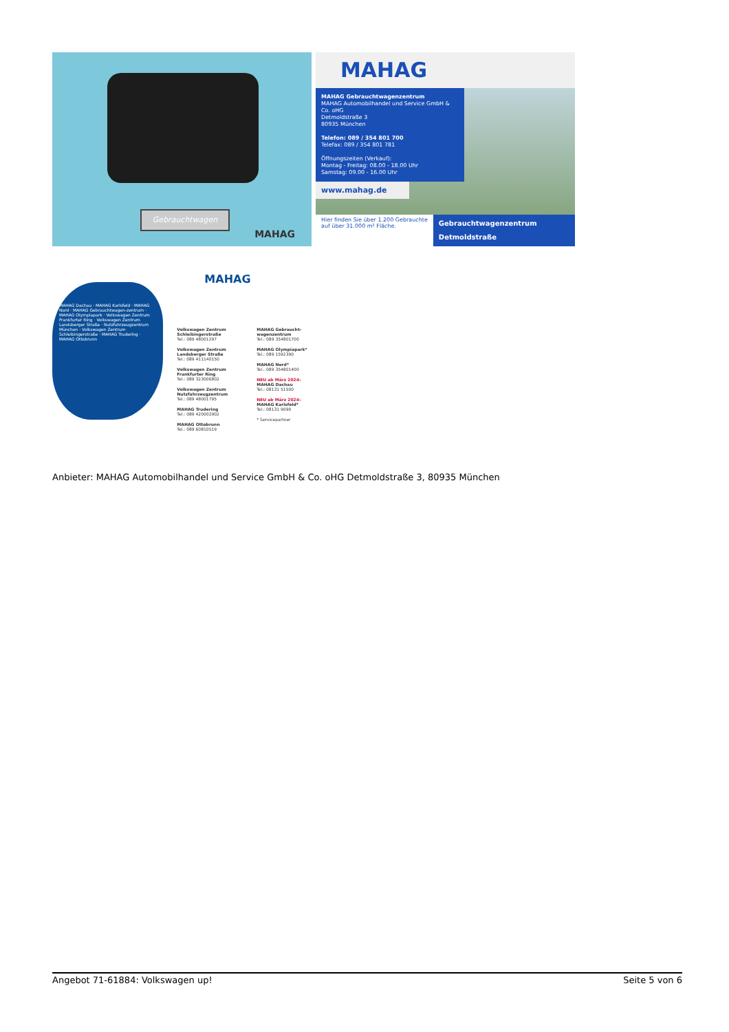Gebrauchtwagen
MAHAG
MAHAG
MAHAG Gebrauchtwagenzentrum
MAHAG Automobilhandel und Service GmbH & Co. oHG
Detmoldstraße 3
80935 München
Telefon: 089 / 354 801 700
Telefax: 089 / 354 801 781
Öffnungszeiten (Verkauf):
Montag - Freitag: 08.00 - 18.00 Uhr
Samstag: 09.00 - 16.00 Uhr
www.mahag.de
Hier finden Sie über 1.200 Gebrauchte
auf über 31.000 m² Fläche.
Gebrauchtwagenzentrum Detmoldstraße
MAHAG Dachau · MAHAG Karlsfeld · MAHAG Nord · MAHAG Gebrauchtwagen-zentrum · MAHAG Olympiapark · Volkswagen Zentrum Frankfurter Ring · Volkswagen Zentrum Landsberger Straße · Nutzfahrzeugzentrum München · Volkswagen Zentrum Schleibingerstraße · MAHAG Trudering · MAHAG Ottobrunn
MAHAG
Volkswagen Zentrum Schleibingerstraße
Tel.: 089 48001297
Volkswagen Zentrum Landsberger Straße
Tel.: 089 411140150
Volkswagen Zentrum Frankfurter Ring
Tel.: 089 323006802
Volkswagen Zentrum Nutzfahrzeugzentrum
Tel.: 089 48001795
MAHAG Trudering
Tel.: 089 420002902
MAHAG Ottobrunn
Tel.: 089 60810519
MAHAG Gebraucht-wagenzentrum
Tel.: 089 354801700
MAHAG Olympiapark*
Tel.: 089 1592390
MAHAG Nord*
Tel.: 089 354801400
NEU ab März 2024:
MAHAG Dachau
Tel.: 08131 51500
NEU ab März 2024:
MAHAG Karlsfeld*
Tel.: 08131 9090
* Servicepartner
Anbieter: MAHAG Automobilhandel und Service GmbH & Co. oHG Detmoldstraße 3, 80935 München
Angebot 71-61884: Volkswagen up! Seite 5 von 6